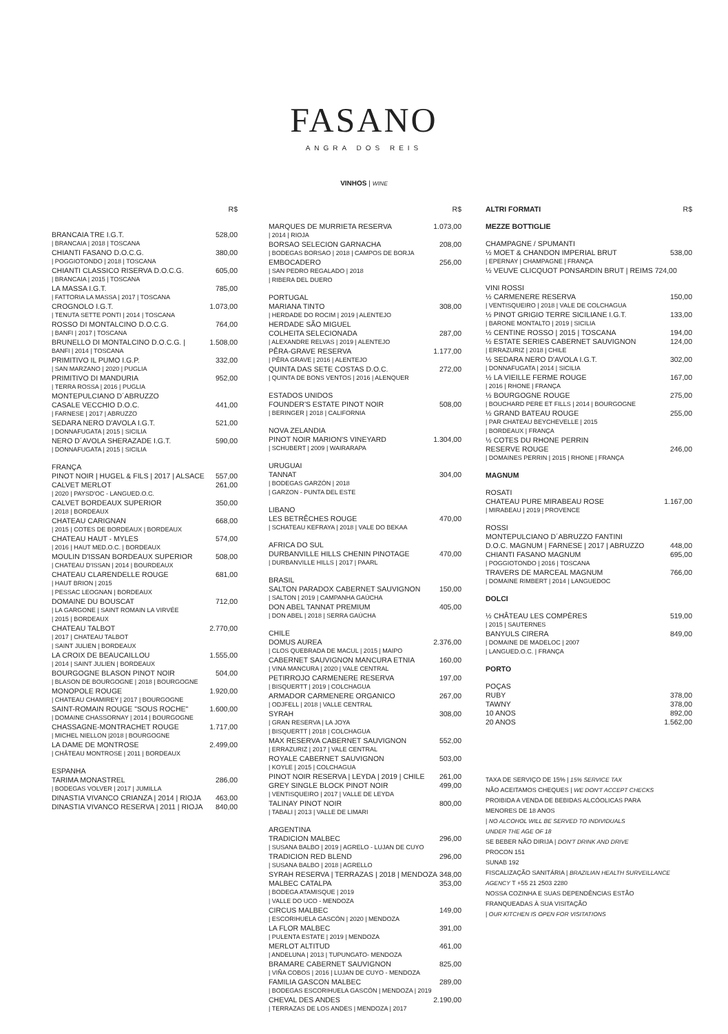FASANO
ANGRA DOS REIS
VINHOS | WINE
R$
BRANCAIA TRE I.G.T. 528,00
| BRANCAIA | 2018 | TOSCANA
CHIANTI FASANO D.O.C.G. 380,00
| POGGIOTONDO | 2018 | TOSCANA
CHIANTI CLASSICO RISERVA D.O.C.G. 605,00
| BRANCAIA | 2015 | TOSCANA
LA MASSA I.G.T. 785,00
| FATTORIA LA MASSA | 2017 | TOSCANA
CROGNOLO I.G.T. 1.073,00
| TENUTA SETTE PONTI | 2014 | TOSCANA
ROSSO DI MONTALCINO D.O.C.G. 764,00
| BANFI | 2017 | TOSCANA
BRUNELLO DI MONTALCINO D.O.C.G. | 1.508,00
BANFI | 2014 | TOSCANA
PRIMITIVO IL PUMO I.G.P. 332,00
| SAN MARZANO | 2020 | PUGLIA
PRIMITIVO DI MANDURIA 952,00
| TERRA ROSSA | 2016 | PUGLIA
MONTEPULCIANO D´ABRUZZO
CASALE VECCHIO D.O.C. 441,00
| FARNESE | 2017 | ABRUZZO
SEDARA NERO D'AVOLA I.G.T. 521,00
| DONNAFUGATA | 2015 | SICILIA
NERO D´AVOLA SHERAZADE I.G.T. 590,00
| DONNAFUGATA | 2015 | SICILIA
FRANÇA
PINOT NOIR | HUGEL & FILS | 2017 | ALSACE 557,00
CALVET MERLOT 261,00
| 2020 | PAYSD'OC - LANGUED.O.C.
CALVET BORDEAUX SUPERIOR 350,00
| 2018 | BORDEAUX
CHATEAU CARIGNAN 668,00
| 2015 | COTES DE BORDEAUX | BORDEAUX
CHATEAU HAUT - MYLES 574,00
| 2016 | HAUT MED.O.C. | BORDEAUX
MOULIN D'ISSAN BORDEAUX SUPERIOR 508,00
| CHATEAU D'ISSAN | 2014 | BOURDEAUX
CHATEAU CLARENDELLE ROUGE 681,00
| HAUT BRION | 2015
| PESSAC LEOGNAN | BORDEAUX
DOMAINE DU BOUSCAT 712,00
| LA GARGONE | SAINT ROMAIN LA VIRVÉE
| 2015 | BORDEAUX
CHATEAU TALBOT 2.770,00
| 2017 | CHATEAU TALBOT
| SAINT JULIEN | BORDEAUX
LA CROIX DE BEAUCAILLOU 1.555,00
| 2014 | SAINT JULIEN | BORDEAUX
BOURGOGNE BLASON PINOT NOIR 504,00
| BLASON DE BOURGOGNE | 2018 | BOURGOGNE
MONOPOLE ROUGE 1.920,00
| CHATEAU CHAMIREY | 2017 | BOURGOGNE
SAINT-ROMAIN ROUGE "SOUS ROCHE" 1.600,00
| DOMAINE CHASSORNAY | 2014 | BOURGOGNE
CHASSAGNE-MONTRACHET ROUGE 1.717,00
| MICHEL NIELLON |2018 | BOURGOGNE
LA DAME DE MONTROSE 2.499,00
| CHÂTEAU MONTROSE | 2011 | BORDEAUX
ESPANHA
TARIMA MONASTREL 286,00
| BODEGAS VOLVER | 2017 | JUMILLA
DINASTIA VIVANCO CRIANZA | 2014 | RIOJA 463,00
DINASTIA VIVANCO RESERVA | 2011 | RIOJA 840,00
R$
MARQUES DE MURRIETA RESERVA 1.073,00
| 2014 | RIOJA
BORSAO SELECION GARNACHA 208,00
| BODEGAS BORSAO | 2018 | CAMPOS DE BORJA
EMBOCADERO 256,00
| SAN PEDRO REGALADO | 2018
| RIBERA DEL DUERO
PORTUGAL
MARIANA TINTO 308,00
| HERDADE DO ROCIM | 2019 | ALENTEJO
HERDADE SÃO MIGUEL
COLHEITA SELECIONADA 287,00
| ALEXANDRE RELVAS | 2019 | ALENTEJO
PÊRA-GRAVE RESERVA 1.177,00
| PÊRA GRAVE | 2016 | ALENTEJO
QUINTA DAS SETE COSTAS D.O.C. 272,00
| QUINTA DE BONS VENTOS | 2016 | ALENQUER
ESTADOS UNIDOS
FOUNDER'S ESTATE PINOT NOIR 508,00
| BERINGER | 2018 | CALIFORNIA
NOVA ZELANDIA
PINOT NOIR MARION'S VINEYARD 1.304,00
| SCHUBERT | 2009 | WAIRARAPA
URUGUAI
TANNAT 304,00
| BODEGAS GARZÓN | 2018
| GARZON - PUNTA DEL ESTE
LIBANO
LES BETRÊCHES ROUGE 470,00
| SCHATEAU KEFRAYA | 2018 | VALE DO BEKAA
AFRICA DO SUL
DURBANVILLE HILLS CHENIN PINOTAGE 470,00
| DURBANVILLE HILLS | 2017 | PAARL
BRASIL
SALTON PARADOX CABERNET SAUVIGNON 150,00
| SALTON | 2019 | CAMPANHA GAÚCHA
DON ABEL TANNAT PREMIUM 405,00
| DON ABEL | 2018 | SERRA GAÚCHA
CHILE
DOMUS AUREA 2.376,00
| CLOS QUEBRADA DE MACUL | 2015 | MAIPO
CABERNET SAUVIGNON MANCURA ETNIA 160,00
| VINA MANCURA | 2020 | VALE CENTRAL
PETIRROJO CARMENERE RESERVA 197,00
| BISQUERTT | 2019 | COLCHAGUA
ARMADOR CARMENERE ORGANICO 267,00
| ODJFELL | 2018 | VALLE CENTRAL
SYRAH 308,00
| GRAN RESERVA | LA JOYA
| BISQUERTT | 2018 | COLCHAGUA
MAX RESERVA CABERNET SAUVIGNON 552,00
| ERRAZURIZ | 2017 | VALE CENTRAL
ROYALE CABERNET SAUVIGNON 503,00
| KOYLE | 2015 | COLCHAGUA
PINOT NOIR RESERVA | LEYDA | 2019 | CHILE 261,00
GREY SINGLE BLOCK PINOT NOIR 499,00
| VENTISQUEIRO | 2017 | VALLE DE LEYDA
TALINAY PINOT NOIR 800,00
| TABALI | 2013 | VALLE DE LIMARI
ARGENTINA
TRADICION MALBEC 296,00
| SUSANA BALBO | 2019 | AGRELO - LUJAN DE CUYO
TRADICION RED BLEND 296,00
| SUSANA BALBO | 2018 | AGRELLO
SYRAH RESERVA | TERRAZAS | 2018 | MENDOZA 348,00
MALBEC CATALPA 353,00
| BODEGA ATAMISQUE | 2019
| VALLE DO UCO - MENDOZA
CIRCUS MALBEC 149,00
| ESCORIHUELA GASCÓN | 2020 | MENDOZA
LA FLOR MALBEC 391,00
| PULENTA ESTATE | 2019 | MENDOZA
MERLOT ALTITUD 461,00
| ANDELUNA | 2013 | TUPUNGATO- MENDOZA
BRAMARE CABERNET SAUVIGNON 825,00
| VIÑA COBOS | 2016 | LUJAN DE CUYO - MENDOZA
FAMILIA GASCON MALBEC 289,00
| BODEGAS ESCORIHUELA GASCÓN | MENDOZA | 2019
CHEVAL DES ANDES 2.190,00
| TERRAZAS DE LOS ANDES | MENDOZA | 2017
ALTRI FORMATI R$
MEZZE BOTTIGLIE
CHAMPAGNE / SPUMANTI
½ MOET & CHANDON IMPERIAL BRUT 538,00
| EPERNAY | CHAMPAGNE | FRANÇA
½ VEUVE CLICQUOT PONSARDIN BRUT | REIMS 724,00
VINI ROSSI
½ CARMENERE RESERVA 150,00
| VENTISQUEIRO | 2018 | VALE DE COLCHAGUA
½ PINOT GRIGIO TERRE SICILIANE I.G.T. 133,00
| BARONE MONTALTO | 2019 | SICILIA
½ CENTINE ROSSO | 2015 | TOSCANA 194,00
½ ESTATE SERIES CABERNET SAUVIGNON 124,00
| ERRAZURIZ | 2018 | CHILE
½ SEDARA NERO D'AVOLA I.G.T. 302,00
| DONNAFUGATA | 2014 | SICILIA
½ LA VIEILLE FERME ROUGE 167,00
| 2016 | RHONE | FRANÇA
½ BOURGOGNE ROUGE 275,00
| BOUCHARD PERE ET FILLS | 2014 | BOURGOGNE
½ GRAND BATEAU ROUGE 255,00
| PAR CHATEAU BEYCHEVELLE | 2015
| BORDEAUX | FRANÇA
½ COTES DU RHONE PERRIN
RESERVE ROUGE 246,00
| DOMAINES PERRIN | 2015 | RHONE | FRANÇA
MAGNUM
ROSATI
CHATEAU PURE MIRABEAU ROSE 1.167,00
| MIRABEAU | 2019 | PROVENCE
ROSSI
MONTEPULCIANO D´ABRUZZO FANTINI
D.O.C. MAGNUM | FARNESE | 2017 | ABRUZZO 448,00
CHIANTI FASANO MAGNUM 695,00
| POGGIOTONDO | 2016 | TOSCANA
TRAVERS DE MARCEAL MAGNUM 766,00
| DOMAINE RIMBERT | 2014 | LANGUEDOC
DOLCI
½ CHÂTEAU LES COMPÈRES 519,00
| 2015 | SAUTERNES
BANYULS CIRERA 849,00
| DOMAINE DE MADELOC | 2007
| LANGUED.O.C. | FRANÇA
PORTO
POÇAS
RUBY 378,00
TAWNY 378,00
10 ANOS 892,00
20 ANOS 1.562,00
TAXA DE SERVIÇO DE 15% | 15% SERVICE TAX
NÃO ACEITAMOS CHEQUES | WE DON'T ACCEPT CHECKS
PROIBIDA A VENDA DE BEBIDAS ALCÓOLICAS PARA
MENORES DE 18 ANOS
| NO ALCOHOL WILL BE SERVED TO INDIVIDUALS
UNDER THE AGE OF 18
SE BEBER NÃO DIRIJA | DON'T DRINK AND DRIVE
PROCON 151
SUNAB 192
FISCALIZAÇÃO SANITÁRIA | BRAZILIAN HEALTH SURVEILLANCE
AGENCY T +55 21 2503 2280
NOSSA COZINHA E SUAS DEPENDÊNCIAS ESTÃO
FRANQUEADAS À SUA VISITAÇÃO
| OUR KITCHEN IS OPEN FOR VISITATIONS